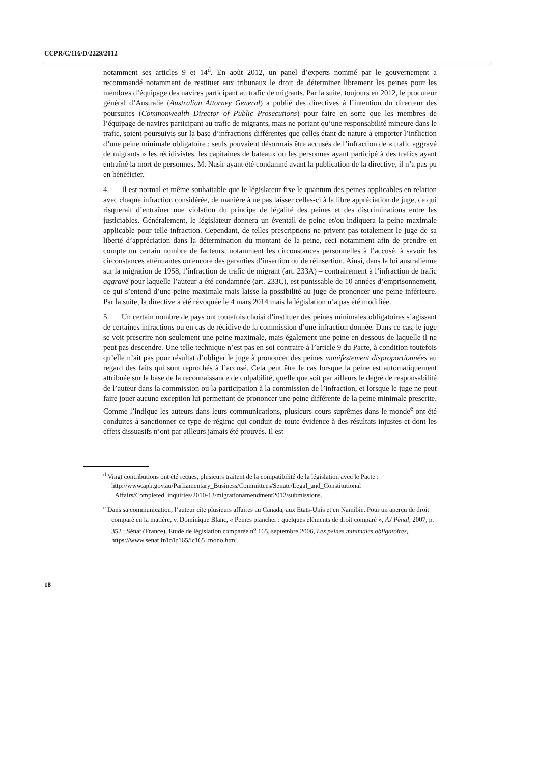CCPR/C/116/D/2229/2012
notamment ses articles 9 et 14<sup>d</sup>. En août 2012, un panel d’experts nommé par le gouvernement a recommandé notamment de restituer aux tribunaux le droit de déterminer librement les peines pour les membres d’équipage des navires participant au trafic de migrants. Par la suite, toujours en 2012, le procureur général d’Australie (Australian Attorney General) a publié des directives à l’intention du directeur des poursuites (Commonwealth Director of Public Prosecutions) pour faire en sorte que les membres de l’équipage de navires participant au trafic de migrants, mais ne portant qu’une responsabilité mineure dans le trafic, soient poursuivis sur la base d’infractions différentes que celles étant de nature à emporter l’infliction d’une peine minimale obligatoire : seuls pouvaient désormais être accusés de l’infraction de « trafic aggravé de migrants » les récidivistes, les capitaines de bateaux ou les personnes ayant participé à des trafics ayant entraîné la mort de personnes. M. Nasir ayant été condamné avant la publication de la directive, il n’a pas pu en bénéficier.
4. Il est normal et même souhaitable que le législateur fixe le quantum des peines applicables en relation avec chaque infraction considérée, de manière à ne pas laisser celles-ci à la libre appréciation de juge, ce qui risquerait d’entraîner une violation du principe de légalité des peines et des discriminations entre les justiciables. Généralement, le législateur donnera un éventail de peine et/ou indiquera la peine maximale applicable pour telle infraction. Cependant, de telles prescriptions ne privent pas totalement le juge de sa liberté d’appréciation dans la détermination du montant de la peine, ceci notamment afin de prendre en compte un certain nombre de facteurs, notamment les circonstances personnelles à l’accusé, à savoir les circonstances atténuantes ou encore des garanties d’insertion ou de réinsertion. Ainsi, dans la loi australienne sur la migration de 1958, l’infraction de trafic de migrant (art. 233A) – contrairement à l’infraction de trafic aggravé pour laquelle l’auteur a été condamnée (art. 233C), est punissable de 10 années d’emprisonnement, ce qui s’entend d’une peine maximale mais laisse la possibilité au juge de prononcer une peine inférieure. Par la suite, la directive a été révoquée le 4 mars 2014 mais la législation n’a pas été modifiée.
5. Un certain nombre de pays ont toutefois choisi d’instituer des peines minimales obligatoires s’agissant de certaines infractions ou en cas de récidive de la commission d’une infraction donnée. Dans ce cas, le juge se voit prescrire non seulement une peine maximale, mais également une peine en dessous de laquelle il ne peut pas descendre. Une telle technique n’est pas en soi contraire à l’article 9 du Pacte, à condition toutefois qu’elle n’ait pas pour résultat d’obliger le juge à prononcer des peines manifestement disproportionnées au regard des faits qui sont reprochés à l’accusé. Cela peut être le cas lorsque la peine est automatiquement attribuée sur la base de la reconnaissance de culpabilité, quelle que soit par ailleurs le degré de responsabilité de l’auteur dans la commission ou la participation à la commission de l’infraction, et lorsque le juge ne peut faire jouer aucune exception lui permettant de prononcer une peine différente de la peine minimale prescrite. Comme l’indique les auteurs dans leurs communications, plusieurs cours suprêmes dans le monde<sup>e</sup> ont été conduites à sanctionner ce type de régime qui conduit de toute évidence à des résultats injustes et dont les effets dissuasifs n’ont par ailleurs jamais été prouvés. Il est
<sup>d</sup> Vingt contributions ont été reçues, plusieurs traitent de la compatibilité de la législation avec le Pacte : http://www.aph.gov.au/Parliamentary_Business/Committees/Senate/Legal_and_Constitutional _Affairs/Completed_inquiries/2010-13/migrationamendment2012/submissions.
<sup>e</sup> Dans sa communication, l’auteur cite plusieurs affaires au Canada, aux Etats-Unis et en Namibie. Pour un aperçu de droit comparé en la matière, v. Dominique Blanc, « Peines plancher : quelques éléments de droit comparé », AJ Pénal, 2007, p. 352 ; Sénat (France), Etude de législation comparée n<sup>o</sup> 165, septembre 2006, Les peines minimales obligatoires, https://www.senat.fr/lc/lc165/lc165_mono.html.
18